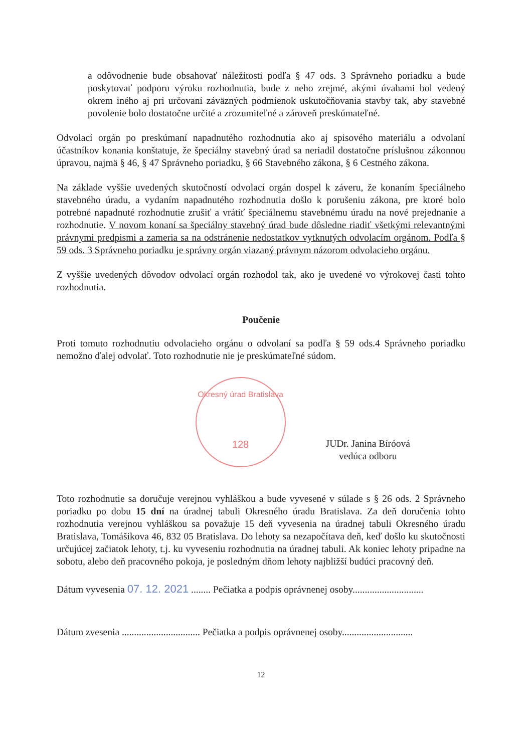a odôvodnenie bude obsahovať náležitosti podľa § 47 ods. 3 Správneho poriadku a bude poskytovať podporu výroku rozhodnutia, bude z neho zrejmé, akými úvahami bol vedený okrem iného aj pri určovaní záväzných podmienok uskutočňovania stavby tak, aby stavebné povolenie bolo dostatočne určité a zrozumiteľné a zároveň preskúmateľné.
Odvolací orgán po preskúmaní napadnutého rozhodnutia ako aj spisového materiálu a odvolaní účastníkov konania konštatuje, že špeciálny stavebný úrad sa neriadil dostatočne príslušnou zákonnou úpravou, najmä § 46, § 47 Správneho poriadku, § 66 Stavebného zákona, § 6 Cestného zákona.
Na základe vyššie uvedených skutočností odvolací orgán dospel k záveru, že konaním špeciálneho stavebného úradu, a vydaním napadnutého rozhodnutia došlo k porušeniu zákona, pre ktoré bolo potrebné napadnuté rozhodnutie zrušiť a vrátiť špeciálnemu stavebnému úradu na nové prejednanie a rozhodnutie. V novom konaní sa špeciálny stavebný úrad bude dôsledne riadiť všetkými relevantnými právnymi predpismi a zameria sa na odstránenie nedostatkov vytknutých odvolacím orgánom. Podľa § 59 ods. 3 Správneho poriadku je správny orgán viazaný právnym názorom odvolacieho orgánu.
Z vyššie uvedených dôvodov odvolací orgán rozhodol tak, ako je uvedené vo výrokovej časti tohto rozhodnutia.
Poučenie
Proti tomuto rozhodnutiu odvolacieho orgánu o odvolaní sa podľa § 59 ods.4 Správneho poriadku nemožno ďalej odvolať. Toto rozhodnutie nie je preskúmateľné súdom.
Okresný úrad Bratislava
128
JUDr. Janina Bíróová
vedúca odboru
Toto rozhodnutie sa doručuje verejnou vyhláškou a bude vyvesené v súlade s § 26 ods. 2 Správneho poriadku po dobu 15 dní na úradnej tabuli Okresného úradu Bratislava. Za deň doručenia tohto rozhodnutia verejnou vyhláškou sa považuje 15 deň vyvesenia na úradnej tabuli Okresného úradu Bratislava, Tomášikova 46, 832 05 Bratislava. Do lehoty sa nezapočítava deň, keď došlo ku skutočnosti určujúcej začiatok lehoty, t.j. ku vyveseniu rozhodnutia na úradnej tabuli. Ak koniec lehoty pripadne na sobotu, alebo deň pracovného pokoja, je posledným dňom lehoty najbližší budúci pracovný deň.
Dátum vyvesenia 07. 12. 2021 ........ Pečiatka a podpis oprávnenej osoby.............................
Dátum zvesenia ................................ Pečiatka a podpis oprávnenej osoby.............................
12